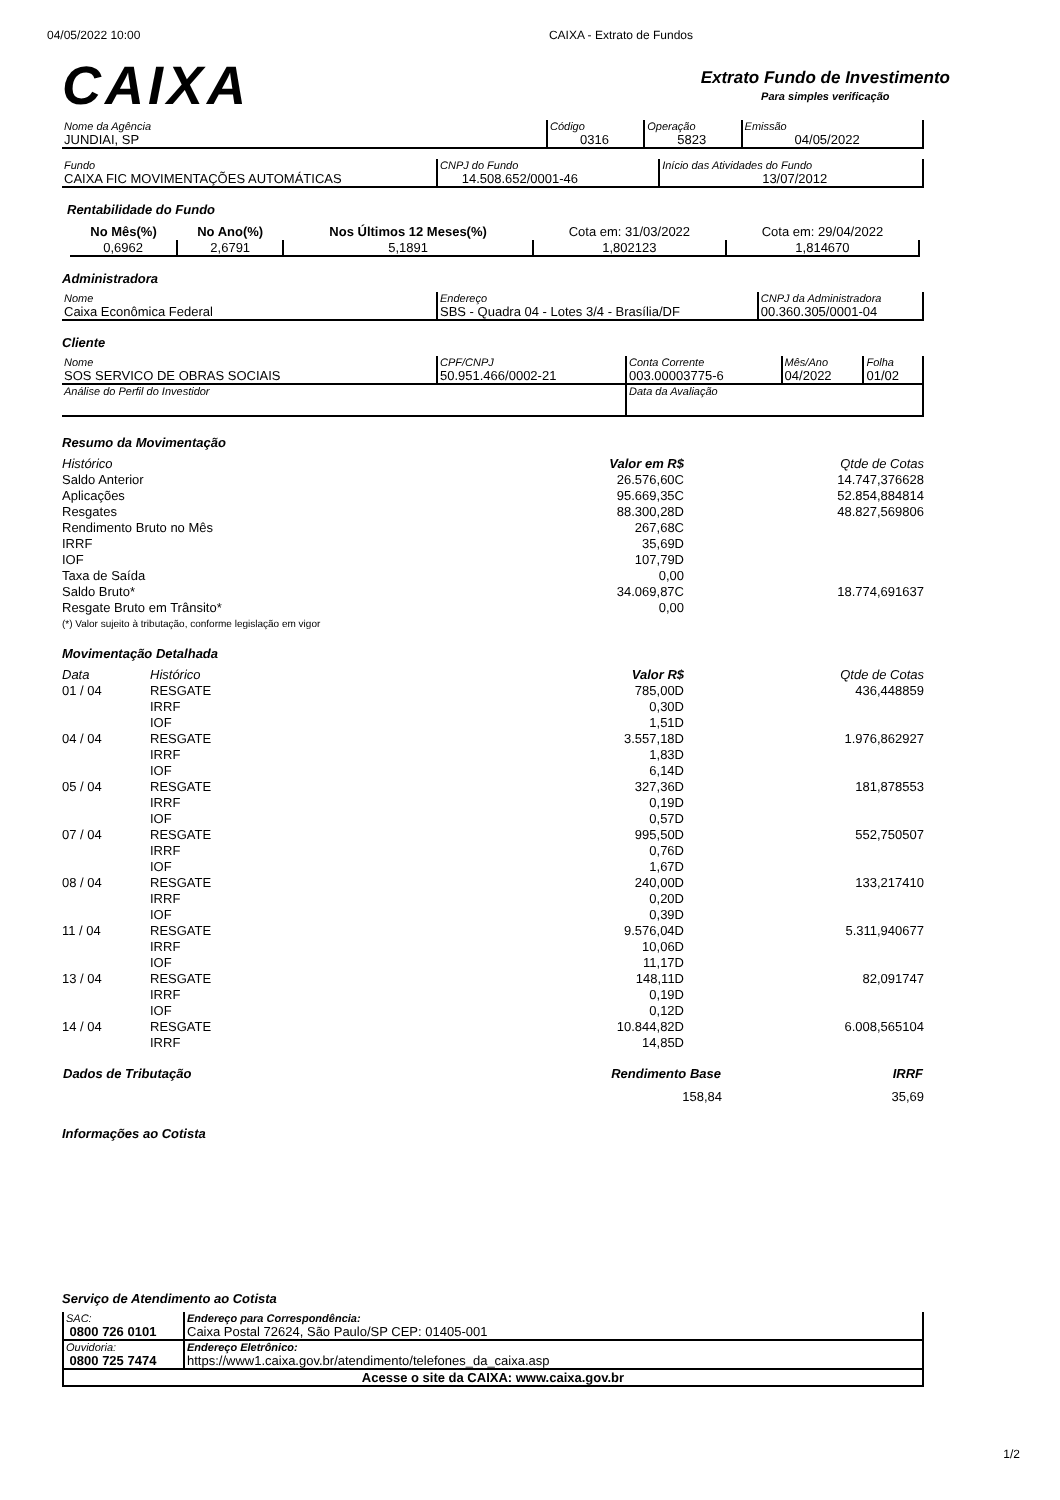04/05/2022 10:00 CAIXA - Extrato de Fundos
CAIXA
Extrato Fundo de Investimento
Para simples verificação
| Nome da Agência JUNDIAI, SP | Código 0316 | Operação 5823 | Emissão 04/05/2022 |
| Fundo CAIXA FIC MOVIMENTAÇÕES AUTOMÁTICAS | CNPJ do Fundo 14.508.652/0001-46 | Início das Atividades do Fundo 13/07/2012 |
Rentabilidade do Fundo
| No Mês(%) | No Ano(%) | Nos Últimos 12 Meses(%) | Cota em: 31/03/2022 | Cota em: 29/04/2022 |
| --- | --- | --- | --- | --- |
| 0,6962 | 2,6791 | 5,1891 | 1,802123 | 1,814670 |
Administradora
| Nome Caixa Econômica Federal | Endereço SBS - Quadra 04 - Lotes 3/4 - Brasília/DF | CNPJ da Administradora 00.360.305/0001-04 |
Cliente
| Nome SOS SERVICO DE OBRAS SOCIAIS | CPF/CNPJ 50.951.466/0002-21 | Conta Corrente 003.00003775-6 | Mês/Ano 04/2022 | Folha 01/02 |
| Análise do Perfil do Investidor | | Data da Avaliação | | |
Resumo da Movimentação
| Histórico | Valor em R$ | Qtde de Cotas |
| Saldo Anterior | 26.576,60C | 14.747,376628 |
| Aplicações | 95.669,35C | 52.854,884814 |
| Resgates | 88.300,28D | 48.827,569806 |
| Rendimento Bruto no Mês | 267,68C | |
| IRRF | 35,69D | |
| IOF | 107,79D | |
| Taxa de Saída | 0,00 | |
| Saldo Bruto* | 34.069,87C | 18.774,691637 |
| Resgate Bruto em Trânsito* | 0,00 | |
| (*) Valor sujeito à tributação, conforme legislação em vigor | | |
Movimentação Detalhada
| Data | Histórico | Valor R$ | Qtde de Cotas |
| 01 / 04 | RESGATE | 785,00D | 436,448859 |
| | IRRF | 0,30D | |
| | IOF | 1,51D | |
| 04 / 04 | RESGATE | 3.557,18D | 1.976,862927 |
| | IRRF | 1,83D | |
| | IOF | 6,14D | |
| 05 / 04 | RESGATE | 327,36D | 181,878553 |
| | IRRF | 0,19D | |
| | IOF | 0,57D | |
| 07 / 04 | RESGATE | 995,50D | 552,750507 |
| | IRRF | 0,76D | |
| | IOF | 1,67D | |
| 08 / 04 | RESGATE | 240,00D | 133,217410 |
| | IRRF | 0,20D | |
| | IOF | 0,39D | |
| 11 / 04 | RESGATE | 9.576,04D | 5.311,940677 |
| | IRRF | 10,06D | |
| | IOF | 11,17D | |
| 13 / 04 | RESGATE | 148,11D | 82,091747 |
| | IRRF | 0,19D | |
| | IOF | 0,12D | |
| 14 / 04 | RESGATE | 10.844,82D | 6.008,565104 |
| | IRRF | 14,85D | |
| Dados de Tributação | Rendimento Base | IRRF |
| --- | --- | --- |
| | 158,84 | 35,69 |
Informações ao Cotista
Serviço de Atendimento ao Cotista
| SAC: 0800 726 0101 | Endereço para Correspondência: Caixa Postal 72624, São Paulo/SP CEP: 01405-001 |
| Ouvidoria: 0800 725 7474 | Endereço Eletrônico: https://www1.caixa.gov.br/atendimento/telefones_da_caixa.asp |
| Acesse o site da CAIXA: www.caixa.gov.br | |
1/2